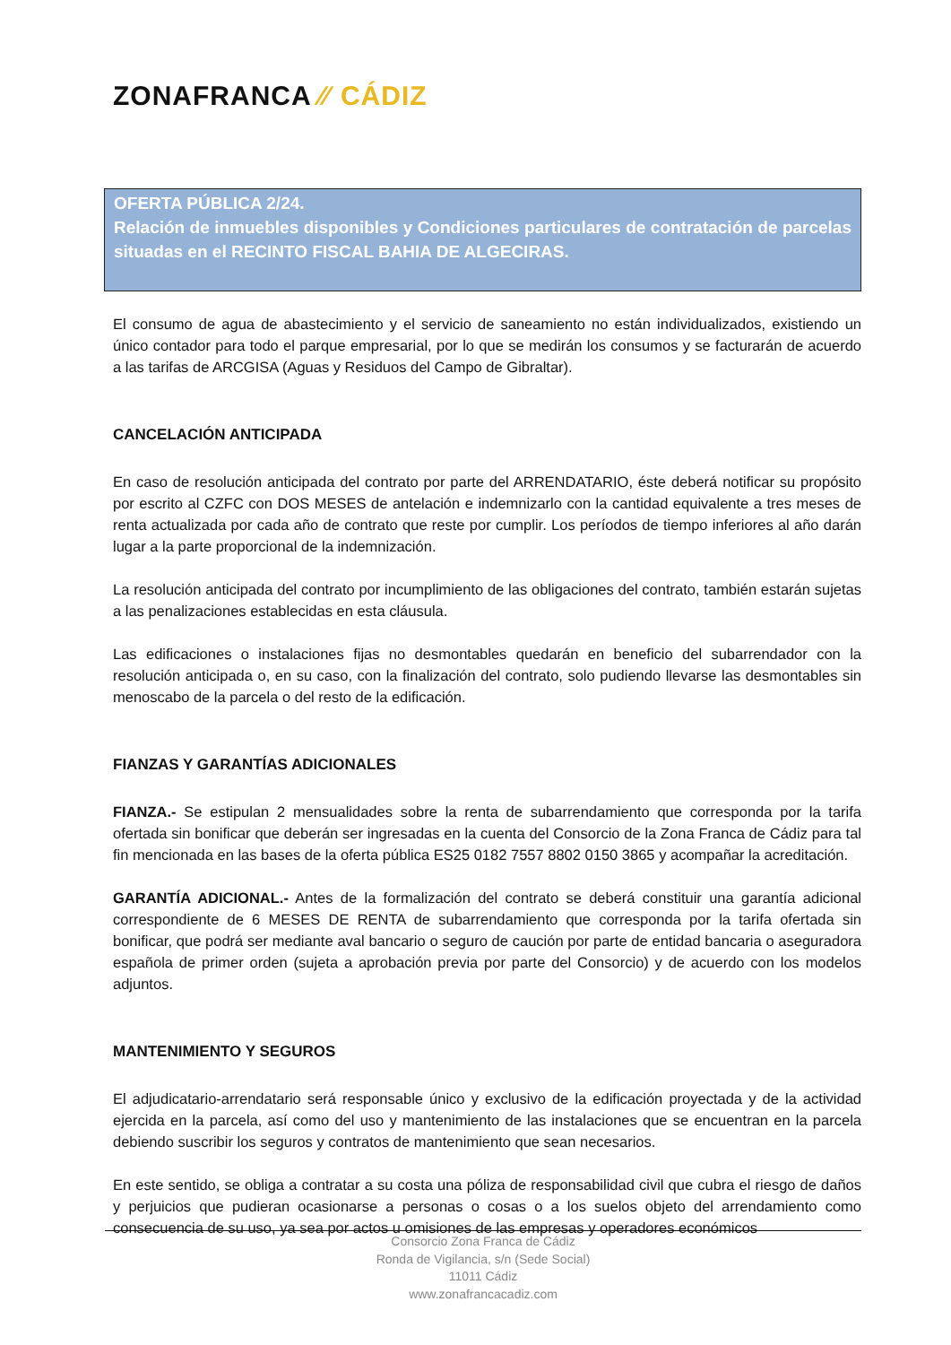ZONAFRANCA ⁄⁄ CÁDIZ
OFERTA PÚBLICA 2/24.
Relación de inmuebles disponibles y Condiciones particulares de contratación de parcelas situadas en el RECINTO FISCAL BAHIA DE ALGECIRAS.
El consumo de agua de abastecimiento y el servicio de saneamiento no están individualizados, existiendo un único contador para todo el parque empresarial, por lo que se medirán los consumos y se facturarán de acuerdo a las tarifas de ARCGISA (Aguas y Residuos del Campo de Gibraltar).
CANCELACIÓN ANTICIPADA
En caso de resolución anticipada del contrato por parte del ARRENDATARIO, éste deberá notificar su propósito por escrito al CZFC con DOS MESES de antelación e indemnizarlo con la cantidad equivalente a tres meses de renta actualizada por cada año de contrato que reste por cumplir. Los períodos de tiempo inferiores al año darán lugar a la parte proporcional de la indemnización.
La resolución anticipada del contrato por incumplimiento de las obligaciones del contrato, también estarán sujetas a las penalizaciones establecidas en esta cláusula.
Las edificaciones o instalaciones fijas no desmontables quedarán en beneficio del subarrendador con la resolución anticipada o, en su caso, con la finalización del contrato, solo pudiendo llevarse las desmontables sin menoscabo de la parcela o del resto de la edificación.
FIANZAS Y GARANTÍAS ADICIONALES
FIANZA.- Se estipulan 2 mensualidades sobre la renta de subarrendamiento que corresponda por la tarifa ofertada sin bonificar que deberán ser ingresadas en la cuenta del Consorcio de la Zona Franca de Cádiz para tal fin mencionada en las bases de la oferta pública ES25 0182 7557 8802 0150 3865 y acompañar la acreditación.
GARANTÍA ADICIONAL.- Antes de la formalización del contrato se deberá constituir una garantía adicional correspondiente de 6 MESES DE RENTA de subarrendamiento que corresponda por la tarifa ofertada sin bonificar, que podrá ser mediante aval bancario o seguro de caución por parte de entidad bancaria o aseguradora española de primer orden (sujeta a aprobación previa por parte del Consorcio) y de acuerdo con los modelos adjuntos.
MANTENIMIENTO Y SEGUROS
El adjudicatario-arrendatario será responsable único y exclusivo de la edificación proyectada y de la actividad ejercida en la parcela, así como del uso y mantenimiento de las instalaciones que se encuentran en la parcela debiendo suscribir los seguros y contratos de mantenimiento que sean necesarios.
En este sentido, se obliga a contratar a su costa una póliza de responsabilidad civil que cubra el riesgo de daños y perjuicios que pudieran ocasionarse a personas o cosas o a los suelos objeto del arrendamiento como consecuencia de su uso, ya sea por actos u omisiones de las empresas y operadores económicos
Consorcio Zona Franca de Cádiz
Ronda de Vigilancia, s/n (Sede Social)
11011 Cádiz
www.zonafrancacadiz.com